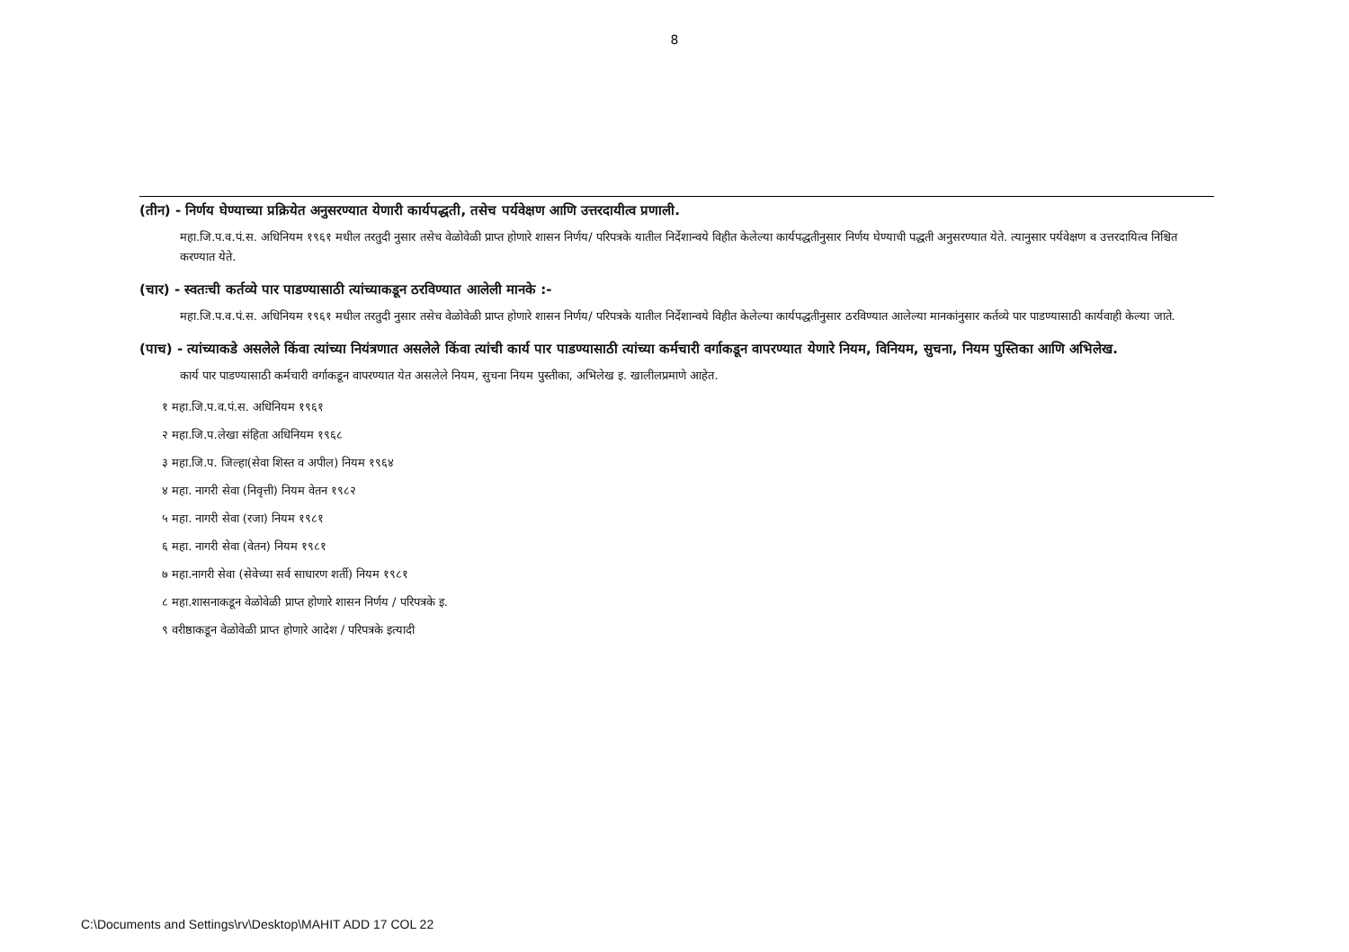8
(तीन) - निर्णय घेण्याच्या प्रक्रियेत अनुसरण्यात येणारी कार्यपद्धती, तसेच पर्यवेक्षण आणि उत्तरदायीत्व प्रणाली.
महा.जि.प.व.पं.स. अधिनियम १९६१ मधील तरतुदी नुसार तसेच वेळोवेळी प्राप्त होणारे शासन निर्णय/ परिपत्रके यातील निर्देशान्वये विहीत केलेल्या कार्यपद्धतीनुसार निर्णय घेण्याची पद्धती अनुसरण्यात येते. त्यानुसार पर्यवेक्षण व उत्तरदायित्व निश्चित करण्यात येते.
(चार) - स्वतःची कर्तव्ये पार पाडण्यासाठी त्यांच्याकडून ठरविण्यात आलेली मानके :-
महा.जि.प.व.पं.स. अधिनियम १९६१ मधील तरतुदी नुसार तसेच वेळोवेळी प्राप्त होणारे शासन निर्णय/ परिपत्रके यातील निर्देशान्वये विहीत केलेल्या कार्यपद्धतीनुसार ठरविण्यात आलेल्या मानकांनुसार कर्तव्ये पार पाडण्यासाठी कार्यवाही केल्या जाते.
(पाच) - त्यांच्याकडे असलेले किंवा त्यांच्या नियंत्रणात असलेले किंवा त्यांची कार्य पार पाडण्यासाठी त्यांच्या कर्मचारी वर्गाकडून वापरण्यात येणारे नियम, विनियम, सुचना, नियम पुस्तिका आणि अभिलेख.
कार्य पार पाडण्यासाठी कर्मचारी वर्गाकडून वापरण्यात येत असलेले नियम, सुचना नियम पुस्तीका, अभिलेख इ. खालीलप्रमाणे आहेत.
१ महा.जि.प.व.पं.स. अधिनियम १९६१
२ महा.जि.प.लेखा संहिता अधिनियम १९६८
३ महा.जि.प. जिल्हा(सेवा शिस्त व अपील) नियम १९६४
४ महा. नागरी सेवा (निवृत्ती) नियम वेतन १९८२
५ महा. नागरी सेवा (रजा) नियम १९८१
६ महा. नागरी सेवा (वेतन) नियम १९८१
७ महा.नागरी सेवा (सेवेच्या सर्व साधारण शर्ती) नियम १९८१
८ महा.शासनाकडून वेळोवेळी प्राप्त होणारे शासन निर्णय / परिपत्रके इ.
९ वरीष्ठाकडून वेळोवेळी प्राप्त होणारे आदेश / परिपत्रके इत्यादी
C:\Documents and Settings\rv\Desktop\MAHIT ADD 17 COL 22